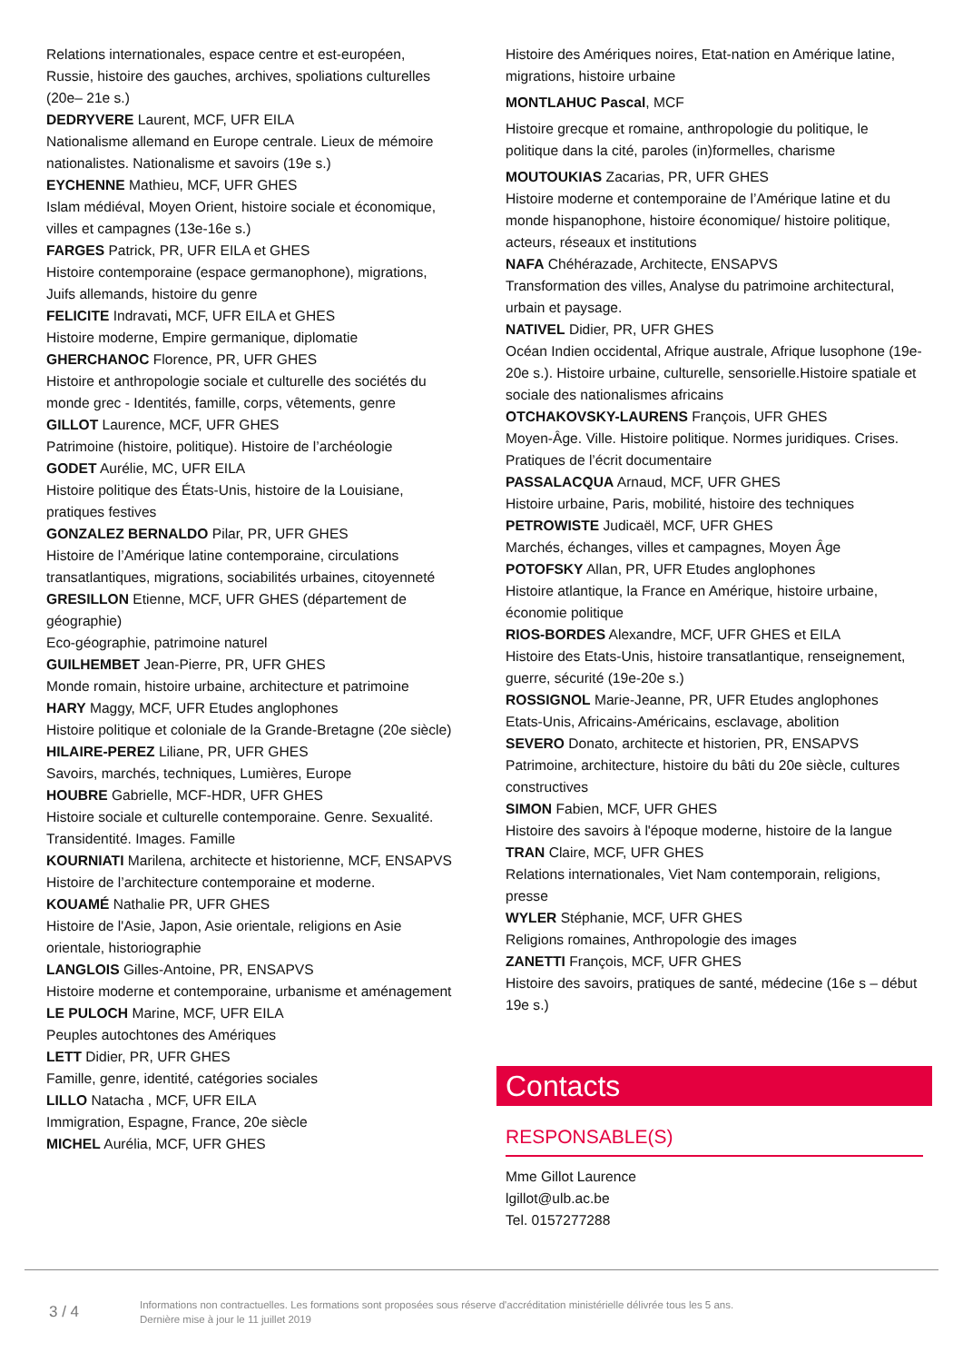Relations internationales, espace centre et est-européen, Russie, histoire des gauches, archives, spoliations culturelles (20e– 21e s.)
DEDRYVERE Laurent, MCF, UFR EILA
Nationalisme allemand en Europe centrale. Lieux de mémoire nationalistes. Nationalisme et savoirs (19e s.)
EYCHENNE Mathieu, MCF, UFR GHES
Islam médiéval, Moyen Orient, histoire sociale et économique, villes et campagnes (13e-16e s.)
FARGES Patrick, PR, UFR EILA et GHES
Histoire contemporaine (espace germanophone), migrations, Juifs allemands, histoire du genre
FELICITE Indravati, MCF, UFR EILA et GHES
Histoire moderne, Empire germanique, diplomatie
GHERCHANOC Florence, PR, UFR GHES
Histoire et anthropologie sociale et culturelle des sociétés du monde grec - Identités, famille, corps, vêtements, genre
GILLOT Laurence, MCF, UFR GHES
Patrimoine (histoire, politique). Histoire de l’archéologie
GODET Aurélie, MC, UFR EILA
Histoire politique des États-Unis, histoire de la Louisiane, pratiques festives
GONZALEZ BERNALDO Pilar, PR, UFR GHES
Histoire de l’Amérique latine contemporaine, circulations transatlantiques, migrations, sociabilités urbaines, citoyenneté
GRESILLON Etienne, MCF, UFR GHES (département de géographie)
Eco-géographie, patrimoine naturel
GUILHEMBET Jean-Pierre, PR, UFR GHES
Monde romain, histoire urbaine, architecture et patrimoine
HARY Maggy, MCF, UFR Etudes anglophones
Histoire politique et coloniale de la Grande-Bretagne (20e siècle)
HILAIRE-PEREZ Liliane, PR, UFR GHES
Savoirs, marchés, techniques, Lumières, Europe
HOUBRE Gabrielle, MCF-HDR, UFR GHES
Histoire sociale et culturelle contemporaine. Genre. Sexualité. Transidentité. Images. Famille
KOURNIATI Marilena, architecte et historienne, MCF, ENSAPVS
Histoire de l’architecture contemporaine et moderne.
KOUAMÉ Nathalie PR, UFR GHES
Histoire de l'Asie, Japon, Asie orientale, religions en Asie orientale, historiographie
LANGLOIS Gilles-Antoine, PR, ENSAPVS
Histoire moderne et contemporaine, urbanisme et aménagement
LE PULOCH Marine, MCF, UFR EILA
Peuples autochtones des Amériques
LETT Didier, PR, UFR GHES
Famille, genre, identité, catégories sociales
LILLO Natacha , MCF, UFR EILA
Immigration, Espagne, France, 20e siècle
MICHEL Aurélia, MCF, UFR GHES
Histoire des Amériques noires, Etat-nation en Amérique latine, migrations, histoire urbaine
MONTLAHUC Pascal, MCF
Histoire grecque et romaine, anthropologie du politique, le politique dans la cité, paroles (in)formelles, charisme
MOUTOUKIAS Zacarias, PR, UFR GHES
Histoire moderne et contemporaine de l’Amérique latine et du monde hispanophone, histoire économique/ histoire politique, acteurs, réseaux et institutions
NAFA Chéhérazade, Architecte, ENSAPVS
Transformation des villes, Analyse du patrimoine architectural, urbain et paysage.
NATIVEL Didier, PR, UFR GHES
Océan Indien occidental, Afrique australe, Afrique lusophone (19e-20e s.). Histoire urbaine, culturelle, sensorielle.Histoire spatiale et sociale des nationalismes africains
OTCHAKOVSKY-LAURENS François, UFR GHES
Moyen-Âge. Ville. Histoire politique. Normes juridiques. Crises. Pratiques de l’écrit documentaire
PASSALACQUA Arnaud, MCF, UFR GHES
Histoire urbaine, Paris, mobilité, histoire des techniques
PETROWISTE Judicaël, MCF, UFR GHES
Marchés, échanges, villes et campagnes, Moyen Âge
POTOFSKY Allan, PR, UFR Etudes anglophones
Histoire atlantique, la France en Amérique, histoire urbaine, économie politique
RIOS-BORDES Alexandre, MCF, UFR GHES et EILA
Histoire des Etats-Unis, histoire transatlantique, renseignement, guerre, sécurité (19e-20e s.)
ROSSIGNOL Marie-Jeanne, PR, UFR Etudes anglophones
Etats-Unis, Africains-Américains, esclavage, abolition
SEVERO Donato, architecte et historien, PR, ENSAPVS
Patrimoine, architecture, histoire du bâti du 20e siècle, cultures constructives
SIMON Fabien, MCF, UFR GHES
Histoire des savoirs à l'époque moderne, histoire de la langue
TRAN Claire, MCF, UFR GHES
Relations internationales, Viet Nam contemporain, religions, presse
WYLER Stéphanie, MCF, UFR GHES
Religions romaines, Anthropologie des images
ZANETTI François, MCF, UFR GHES
Histoire des savoirs, pratiques de santé, médecine (16e s – début 19e s.)
Contacts
RESPONSABLE(S)
Mme Gillot Laurence
lgillot@ulb.ac.be
Tel. 0157277288
3 / 4
Informations non contractuelles. Les formations sont proposées sous réserve d'accréditation ministérielle délivrée tous les 5 ans.
Dernière mise à jour le 11 juillet 2019